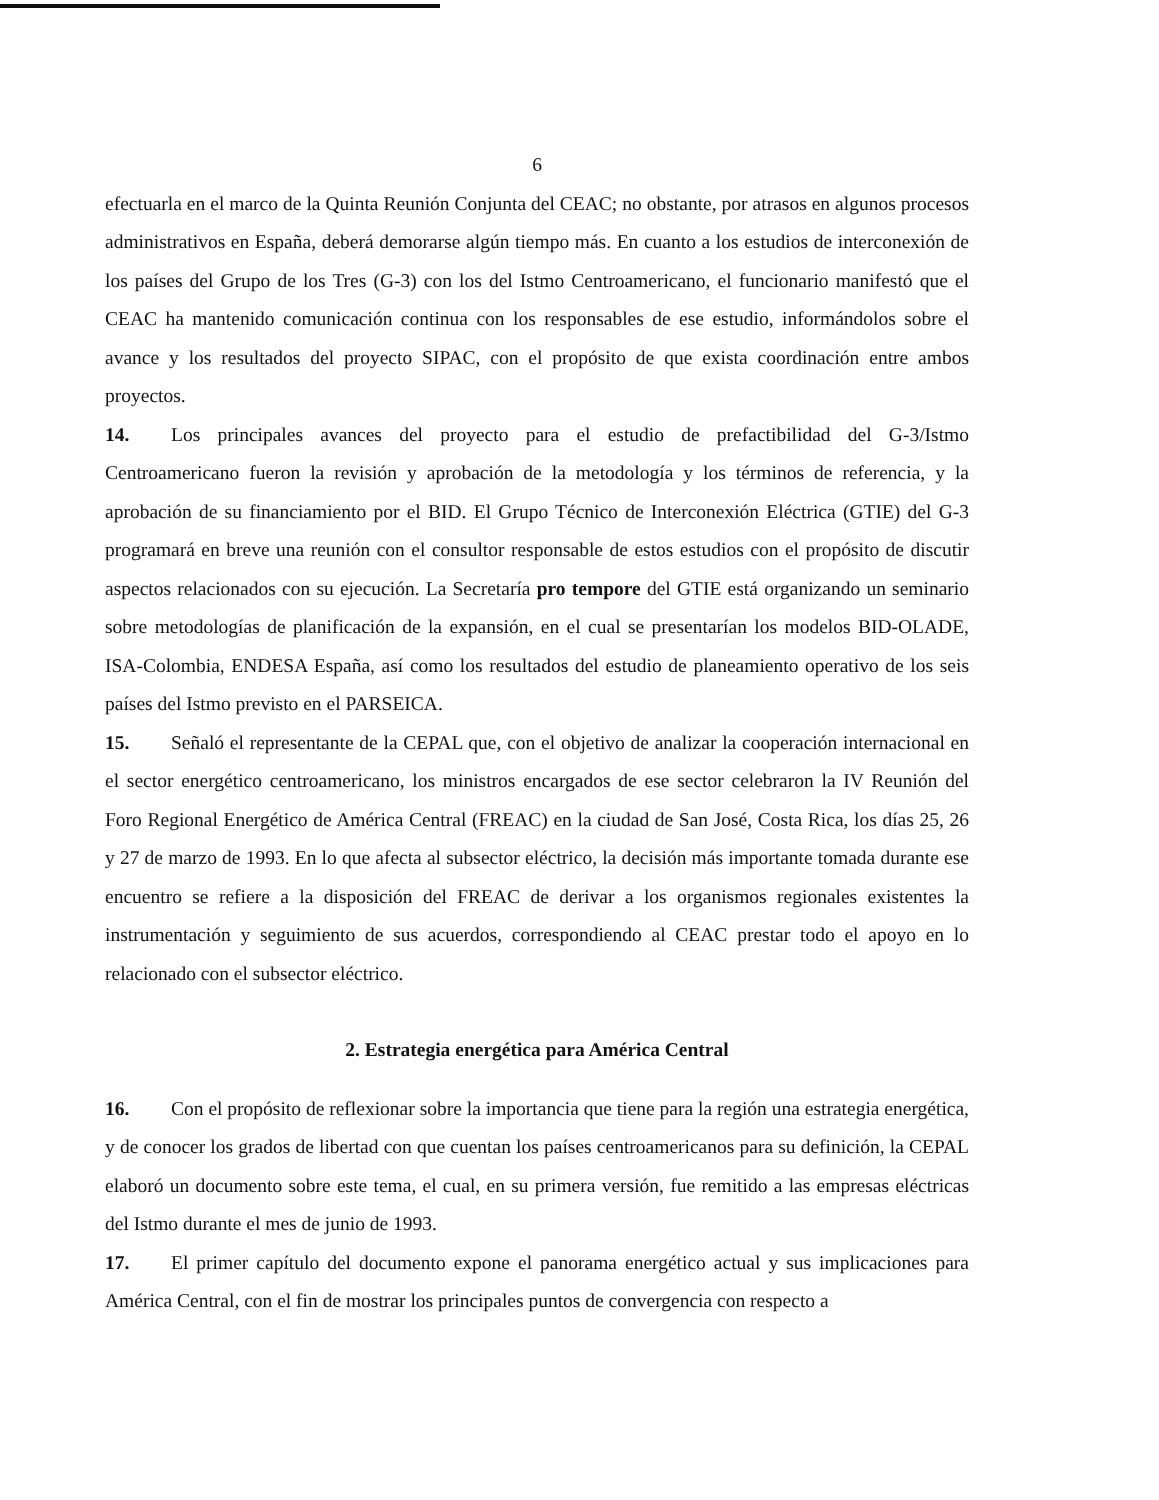6
efectuarla en el marco de la Quinta Reunión Conjunta del CEAC; no obstante, por atrasos en algunos procesos administrativos en España, deberá demorarse algún tiempo más. En cuanto a los estudios de interconexión de los países del Grupo de los Tres (G-3) con los del Istmo Centroamericano, el funcionario manifestó que el CEAC ha mantenido comunicación continua con los responsables de ese estudio, informándolos sobre el avance y los resultados del proyecto SIPAC, con el propósito de que exista coordinación entre ambos proyectos.
14. Los principales avances del proyecto para el estudio de prefactibilidad del G-3/Istmo Centroamericano fueron la revisión y aprobación de la metodología y los términos de referencia, y la aprobación de su financiamiento por el BID. El Grupo Técnico de Interconexión Eléctrica (GTIE) del G-3 programará en breve una reunión con el consultor responsable de estos estudios con el propósito de discutir aspectos relacionados con su ejecución. La Secretaría pro tempore del GTIE está organizando un seminario sobre metodologías de planificación de la expansión, en el cual se presentarían los modelos BID-OLADE, ISA-Colombia, ENDESA España, así como los resultados del estudio de planeamiento operativo de los seis países del Istmo previsto en el PARSEICA.
15. Señaló el representante de la CEPAL que, con el objetivo de analizar la cooperación internacional en el sector energético centroamericano, los ministros encargados de ese sector celebraron la IV Reunión del Foro Regional Energético de América Central (FREAC) en la ciudad de San José, Costa Rica, los días 25, 26 y 27 de marzo de 1993. En lo que afecta al subsector eléctrico, la decisión más importante tomada durante ese encuentro se refiere a la disposición del FREAC de derivar a los organismos regionales existentes la instrumentación y seguimiento de sus acuerdos, correspondiendo al CEAC prestar todo el apoyo en lo relacionado con el subsector eléctrico.
2. Estrategia energética para América Central
16. Con el propósito de reflexionar sobre la importancia que tiene para la región una estrategia energética, y de conocer los grados de libertad con que cuentan los países centroamericanos para su definición, la CEPAL elaboró un documento sobre este tema, el cual, en su primera versión, fue remitido a las empresas eléctricas del Istmo durante el mes de junio de 1993.
17. El primer capítulo del documento expone el panorama energético actual y sus implicaciones para América Central, con el fin de mostrar los principales puntos de convergencia con respecto a